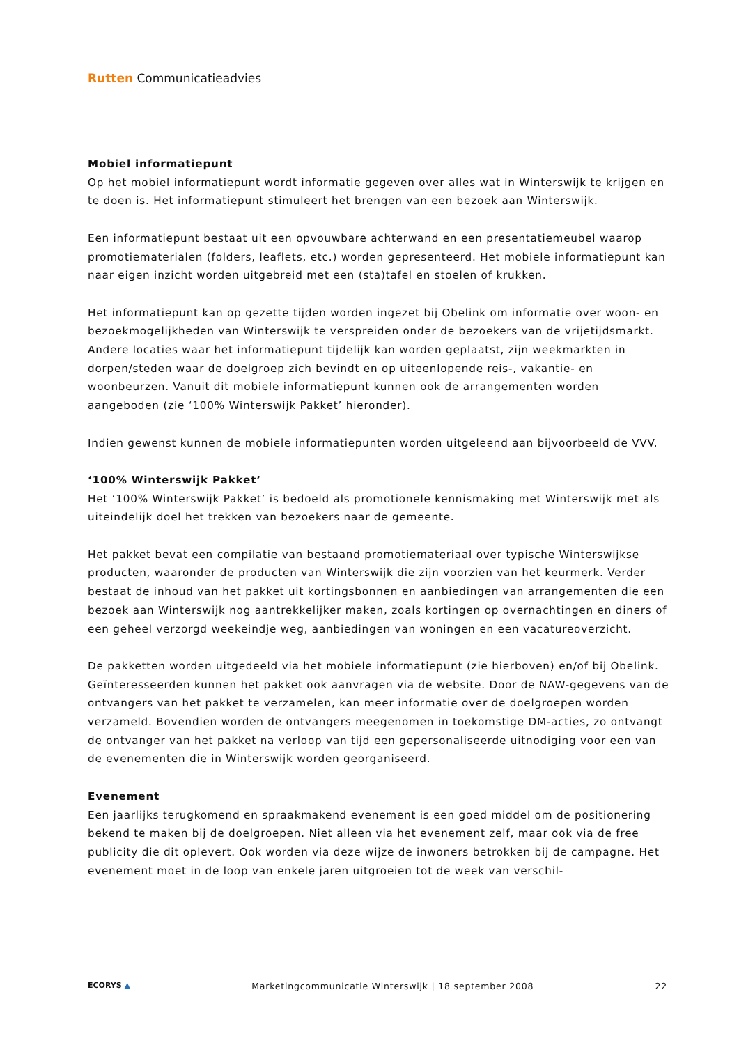Rutten Communicatieadvies
Mobiel informatiepunt
Op het mobiel informatiepunt wordt informatie gegeven over alles wat in Winterswijk te krijgen en te doen is. Het informatiepunt stimuleert het brengen van een bezoek aan Winterswijk.
Een informatiepunt bestaat uit een opvouwbare achterwand en een presentatiemeubel waarop promotiematerialen (folders, leaflets, etc.) worden gepresenteerd. Het mobiele informatiepunt kan naar eigen inzicht worden uitgebreid met een (sta)tafel en stoelen of krukken.
Het informatiepunt kan op gezette tijden worden ingezet bij Obelink om informatie over woon- en bezoekmogelijkheden van Winterswijk te verspreiden onder de bezoekers van de vrijetijdsmarkt. Andere locaties waar het informatiepunt tijdelijk kan worden geplaatst, zijn weekmarkten in dorpen/steden waar de doelgroep zich bevindt en op uiteenlopende reis-, vakantie- en woonbeurzen. Vanuit dit mobiele informatiepunt kunnen ook de arrangementen worden aangeboden (zie ‘100% Winterswijk Pakket’ hieronder).
Indien gewenst kunnen de mobiele informatiepunten worden uitgeleend aan bijvoorbeeld de VVV.
‘100% Winterswijk Pakket’
Het ‘100% Winterswijk Pakket’ is bedoeld als promotionele kennismaking met Winterswijk met als uiteindelijk doel het trekken van bezoekers naar de gemeente.
Het pakket bevat een compilatie van bestaand promotiemateriaal over typische Winterswijkse producten, waaronder de producten van Winterswijk die zijn voorzien van het keurmerk. Verder bestaat de inhoud van het pakket uit kortingsbonnen en aanbiedingen van arrangementen die een bezoek aan Winterswijk nog aantrekkelijker maken, zoals kortingen op overnachtingen en diners of een geheel verzorgd weekeindje weg, aanbiedingen van woningen en een vacatureoverzicht.
De pakketten worden uitgedeeld via het mobiele informatiepunt (zie hierboven) en/of bij Obelink. Geïnteresseerden kunnen het pakket ook aanvragen via de website. Door de NAW-gegevens van de ontvangers van het pakket te verzamelen, kan meer informatie over de doelgroepen worden verzameld. Bovendien worden de ontvangers meegenomen in toekomstige DM-acties, zo ontvangt de ontvanger van het pakket na verloop van tijd een gepersonaliseerde uitnodiging voor een van de evenementen die in Winterswijk worden georganiseerd.
Evenement
Een jaarlijks terugkomend en spraakmakend evenement is een goed middel om de positionering bekend te maken bij de doelgroepen. Niet alleen via het evenement zelf, maar ook via de free publicity die dit oplevert. Ook worden via deze wijze de inwoners betrokken bij de campagne. Het evenement moet in de loop van enkele jaren uitgroeien tot de week van verschil-
ECORYS ▲ Marketingcommunicatie Winterswijk | 18 september 2008 22